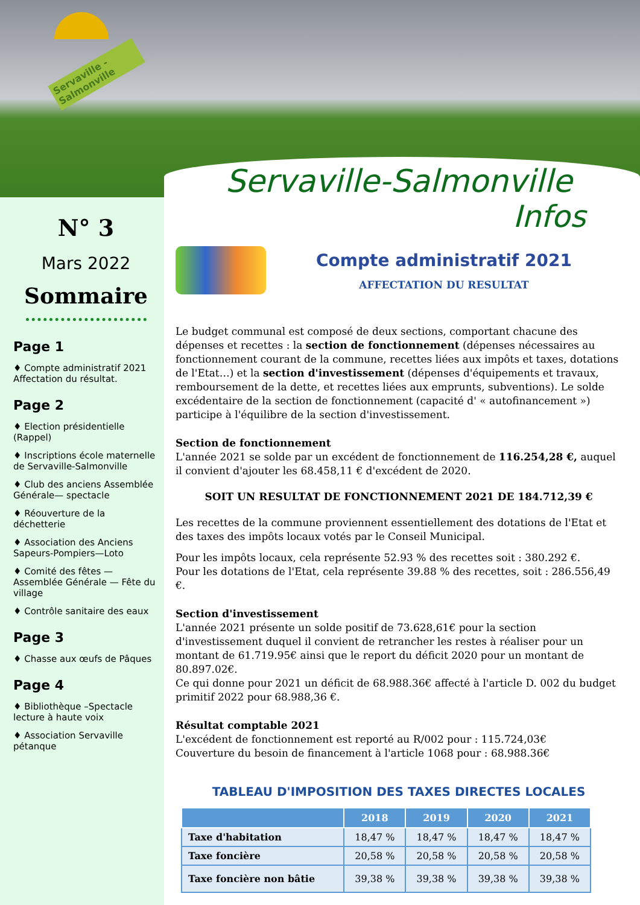Servaville - Salmonville
N° 3
Mars 2022
Sommaire
Page 1
♦ Compte administratif 2021 Affectation du résultat.
Page 2
♦ Election présidentielle (Rappel)
♦ Inscriptions école maternelle de Servaville-Salmonville
♦ Club des anciens Assemblée Générale— spectacle
♦ Réouverture de la déchetterie
♦ Association des Anciens Sapeurs-Pompiers—Loto
♦ Comité des fêtes — Assemblée Générale — Fête du village
♦ Contrôle sanitaire des eaux
Page 3
♦ Chasse aux œufs de Pâques
Page 4
♦ Bibliothèque –Spectacle lecture à haute voix
♦ Association Servaville pétanque
Servaville-Salmonville
Infos
Compte administratif 2021
AFFECTATION DU RESULTAT
Le budget communal est composé de deux sections, comportant chacune des dépenses et recettes : la section de fonctionnement (dépenses nécessaires au fonctionnement courant de la commune, recettes liées aux impôts et taxes, dotations de l'Etat…) et la section d'investissement (dépenses d'équipements et travaux, remboursement de la dette, et recettes liées aux emprunts, subventions). Le solde excédentaire de la section de fonctionnement (capacité d' « autofinancement ») participe à l'équilibre de la section d'investissement.
Section de fonctionnement
L'année 2021 se solde par un excédent de fonctionnement de 116.254,28 €, auquel il convient d'ajouter les 68.458,11 € d'excédent de 2020.
SOIT UN RESULTAT DE FONCTIONNEMENT 2021 DE 184.712,39 €
Les recettes de la commune proviennent essentiellement des dotations de l'Etat et des taxes des impôts locaux votés par le Conseil Municipal.
Pour les impôts locaux, cela représente 52.93 % des recettes soit : 380.292 €.
Pour les dotations de l'Etat, cela représente 39.88 % des recettes, soit : 286.556,49 €.
Section d'investissement
L'année 2021 présente un solde positif de 73.628,61€ pour la section d'investissement duquel il convient de retrancher les restes à réaliser pour un montant de 61.719.95€ ainsi que le report du déficit 2020 pour un montant de 80.897.02€.
Ce qui donne pour 2021 un déficit de 68.988.36€ affecté à l'article D. 002 du budget primitif 2022 pour 68.988,36 €.
Résultat comptable 2021
L'excédent de fonctionnement est reporté au R/002 pour : 115.724,03€
Couverture du besoin de financement à l'article 1068 pour : 68.988.36€
TABLEAU D'IMPOSITION DES TAXES DIRECTES LOCALES
| | 2018 | 2019 | 2020 | 2021 |
| --- | --- | --- | --- | --- |
| Taxe d'habitation | 18,47 % | 18,47 % | 18,47 % | 18,47 % |
| Taxe foncière | 20,58 % | 20,58 % | 20,58 % | 20,58 % |
| Taxe foncière non bâtie | 39,38 % | 39,38 % | 39,38 % | 39,38 % |